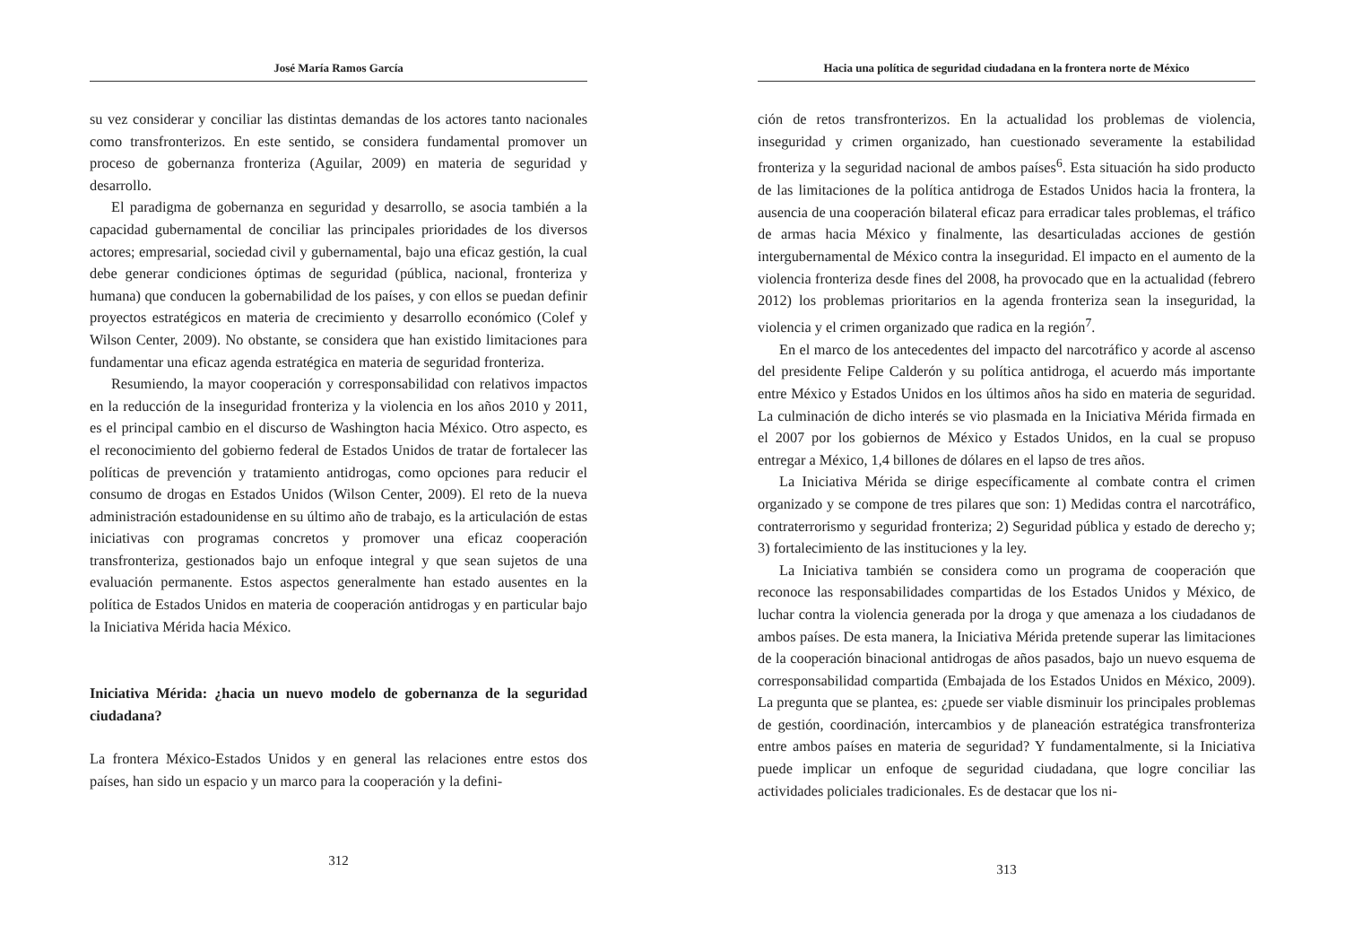José María Ramos García
su vez considerar y conciliar las distintas demandas de los actores tanto nacionales como transfronterizos. En este sentido, se considera fundamental promover un proceso de gobernanza fronteriza (Aguilar, 2009) en materia de seguridad y desarrollo.
El paradigma de gobernanza en seguridad y desarrollo, se asocia también a la capacidad gubernamental de conciliar las principales prioridades de los diversos actores; empresarial, sociedad civil y gubernamental, bajo una eficaz gestión, la cual debe generar condiciones óptimas de seguridad (pública, nacional, fronteriza y humana) que conducen la gobernabilidad de los países, y con ellos se puedan definir proyectos estratégicos en materia de crecimiento y desarrollo económico (Colef y Wilson Center, 2009). No obstante, se considera que han existido limitaciones para fundamentar una eficaz agenda estratégica en materia de seguridad fronteriza.
Resumiendo, la mayor cooperación y corresponsabilidad con relativos impactos en la reducción de la inseguridad fronteriza y la violencia en los años 2010 y 2011, es el principal cambio en el discurso de Washington hacia México. Otro aspecto, es el reconocimiento del gobierno federal de Estados Unidos de tratar de fortalecer las políticas de prevención y tratamiento antidrogas, como opciones para reducir el consumo de drogas en Estados Unidos (Wilson Center, 2009). El reto de la nueva administración estadounidense en su último año de trabajo, es la articulación de estas iniciativas con programas concretos y promover una eficaz cooperación transfronteriza, gestionados bajo un enfoque integral y que sean sujetos de una evaluación permanente. Estos aspectos generalmente han estado ausentes en la política de Estados Unidos en materia de cooperación antidrogas y en particular bajo la Iniciativa Mérida hacia México.
Iniciativa Mérida: ¿hacia un nuevo modelo de gobernanza de la seguridad ciudadana?
La frontera México-Estados Unidos y en general las relaciones entre estos dos países, han sido un espacio y un marco para la cooperación y la defini-
312
Hacia una política de seguridad ciudadana en la frontera norte de México
ción de retos transfronterizos. En la actualidad los problemas de violencia, inseguridad y crimen organizado, han cuestionado severamente la estabilidad fronteriza y la seguridad nacional de ambos países<sup>6</sup>. Esta situación ha sido producto de las limitaciones de la política antidroga de Estados Unidos hacia la frontera, la ausencia de una cooperación bilateral eficaz para erradicar tales problemas, el tráfico de armas hacia México y finalmente, las desarticuladas acciones de gestión intergubernamental de México contra la inseguridad. El impacto en el aumento de la violencia fronteriza desde fines del 2008, ha provocado que en la actualidad (febrero 2012) los problemas prioritarios en la agenda fronteriza sean la inseguridad, la violencia y el crimen organizado que radica en la región<sup>7</sup>.
En el marco de los antecedentes del impacto del narcotráfico y acorde al ascenso del presidente Felipe Calderón y su política antidroga, el acuerdo más importante entre México y Estados Unidos en los últimos años ha sido en materia de seguridad. La culminación de dicho interés se vio plasmada en la Iniciativa Mérida firmada en el 2007 por los gobiernos de México y Estados Unidos, en la cual se propuso entregar a México, 1,4 billones de dólares en el lapso de tres años.
La Iniciativa Mérida se dirige específicamente al combate contra el crimen organizado y se compone de tres pilares que son: 1) Medidas contra el narcotráfico, contraterrorismo y seguridad fronteriza; 2) Seguridad pública y estado de derecho y; 3) fortalecimiento de las instituciones y la ley.
La Iniciativa también se considera como un programa de cooperación que reconoce las responsabilidades compartidas de los Estados Unidos y México, de luchar contra la violencia generada por la droga y que amenaza a los ciudadanos de ambos países. De esta manera, la Iniciativa Mérida pretende superar las limitaciones de la cooperación binacional antidrogas de años pasados, bajo un nuevo esquema de corresponsabilidad compartida (Embajada de los Estados Unidos en México, 2009). La pregunta que se plantea, es: ¿puede ser viable disminuir los principales problemas de gestión, coordinación, intercambios y de planeación estratégica transfronteriza entre ambos países en materia de seguridad? Y fundamentalmente, si la Iniciativa puede implicar un enfoque de seguridad ciudadana, que logre conciliar las actividades policiales tradicionales. Es de destacar que los ni-
313